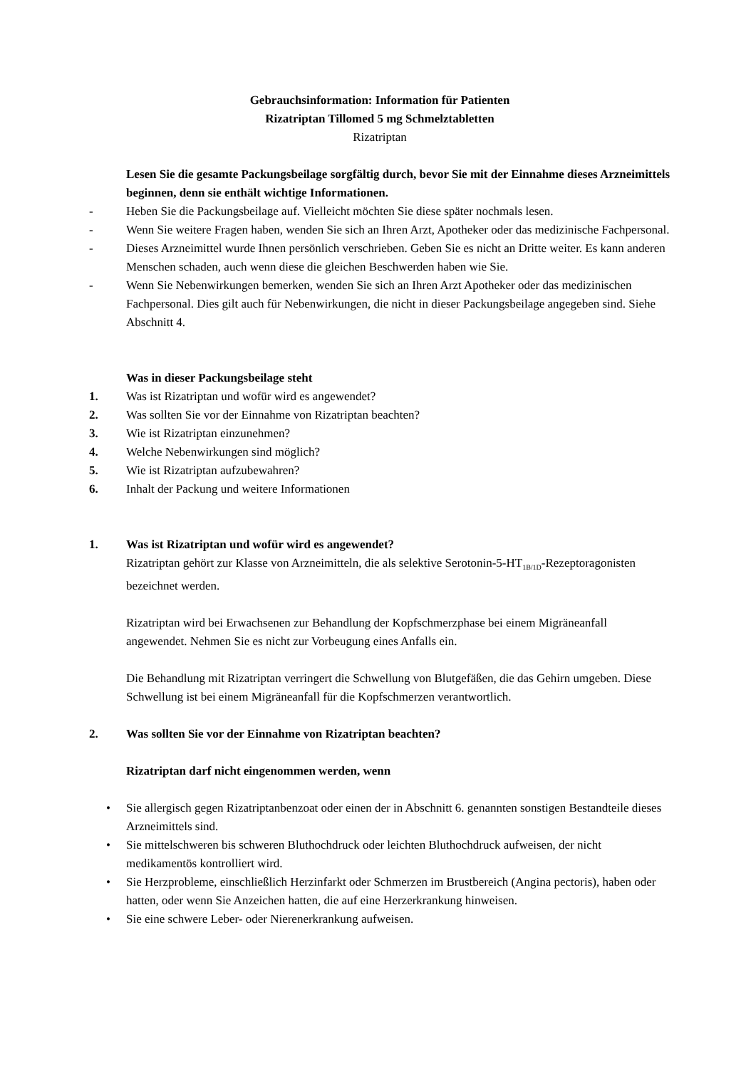Gebrauchsinformation: Information für Patienten
Rizatriptan Tillomed 5 mg Schmelztabletten
Rizatriptan
Lesen Sie die gesamte Packungsbeilage sorgfältig durch, bevor Sie mit der Einnahme dieses Arzneimittels beginnen, denn sie enthält wichtige Informationen.
- Heben Sie die Packungsbeilage auf. Vielleicht möchten Sie diese später nochmals lesen.
- Wenn Sie weitere Fragen haben, wenden Sie sich an Ihren Arzt, Apotheker oder das medizinische Fachpersonal.
- Dieses Arzneimittel wurde Ihnen persönlich verschrieben. Geben Sie es nicht an Dritte weiter. Es kann anderen Menschen schaden, auch wenn diese die gleichen Beschwerden haben wie Sie.
- Wenn Sie Nebenwirkungen bemerken, wenden Sie sich an Ihren Arzt Apotheker oder das medizinischen Fachpersonal. Dies gilt auch für Nebenwirkungen, die nicht in dieser Packungsbeilage angegeben sind. Siehe Abschnitt 4.
Was in dieser Packungsbeilage steht
1. Was ist Rizatriptan und wofür wird es angewendet?
2. Was sollten Sie vor der Einnahme von Rizatriptan beachten?
3. Wie ist Rizatriptan einzunehmen?
4. Welche Nebenwirkungen sind möglich?
5. Wie ist Rizatriptan aufzubewahren?
6. Inhalt der Packung und weitere Informationen
1. Was ist Rizatriptan und wofür wird es angewendet?
Rizatriptan gehört zur Klasse von Arzneimitteln, die als selektive Serotonin-5-HT<sub>1B/1D</sub>-Rezeptoragonisten bezeichnet werden.
Rizatriptan wird bei Erwachsenen zur Behandlung der Kopfschmerzphase bei einem Migräneanfall angewendet. Nehmen Sie es nicht zur Vorbeugung eines Anfalls ein.
Die Behandlung mit Rizatriptan verringert die Schwellung von Blutgefäßen, die das Gehirn umgeben. Diese Schwellung ist bei einem Migräneanfall für die Kopfschmerzen verantwortlich.
2. Was sollten Sie vor der Einnahme von Rizatriptan beachten?
Rizatriptan darf nicht eingenommen werden, wenn
• Sie allergisch gegen Rizatriptanbenzoat oder einen der in Abschnitt 6. genannten sonstigen Bestandteile dieses Arzneimittels sind.
• Sie mittelschweren bis schweren Bluthochdruck oder leichten Bluthochdruck aufweisen, der nicht medikamentös kontrolliert wird.
• Sie Herzprobleme, einschließlich Herzinfarkt oder Schmerzen im Brustbereich (Angina pectoris), haben oder hatten, oder wenn Sie Anzeichen hatten, die auf eine Herzerkrankung hinweisen.
• Sie eine schwere Leber- oder Nierenerkrankung aufweisen.